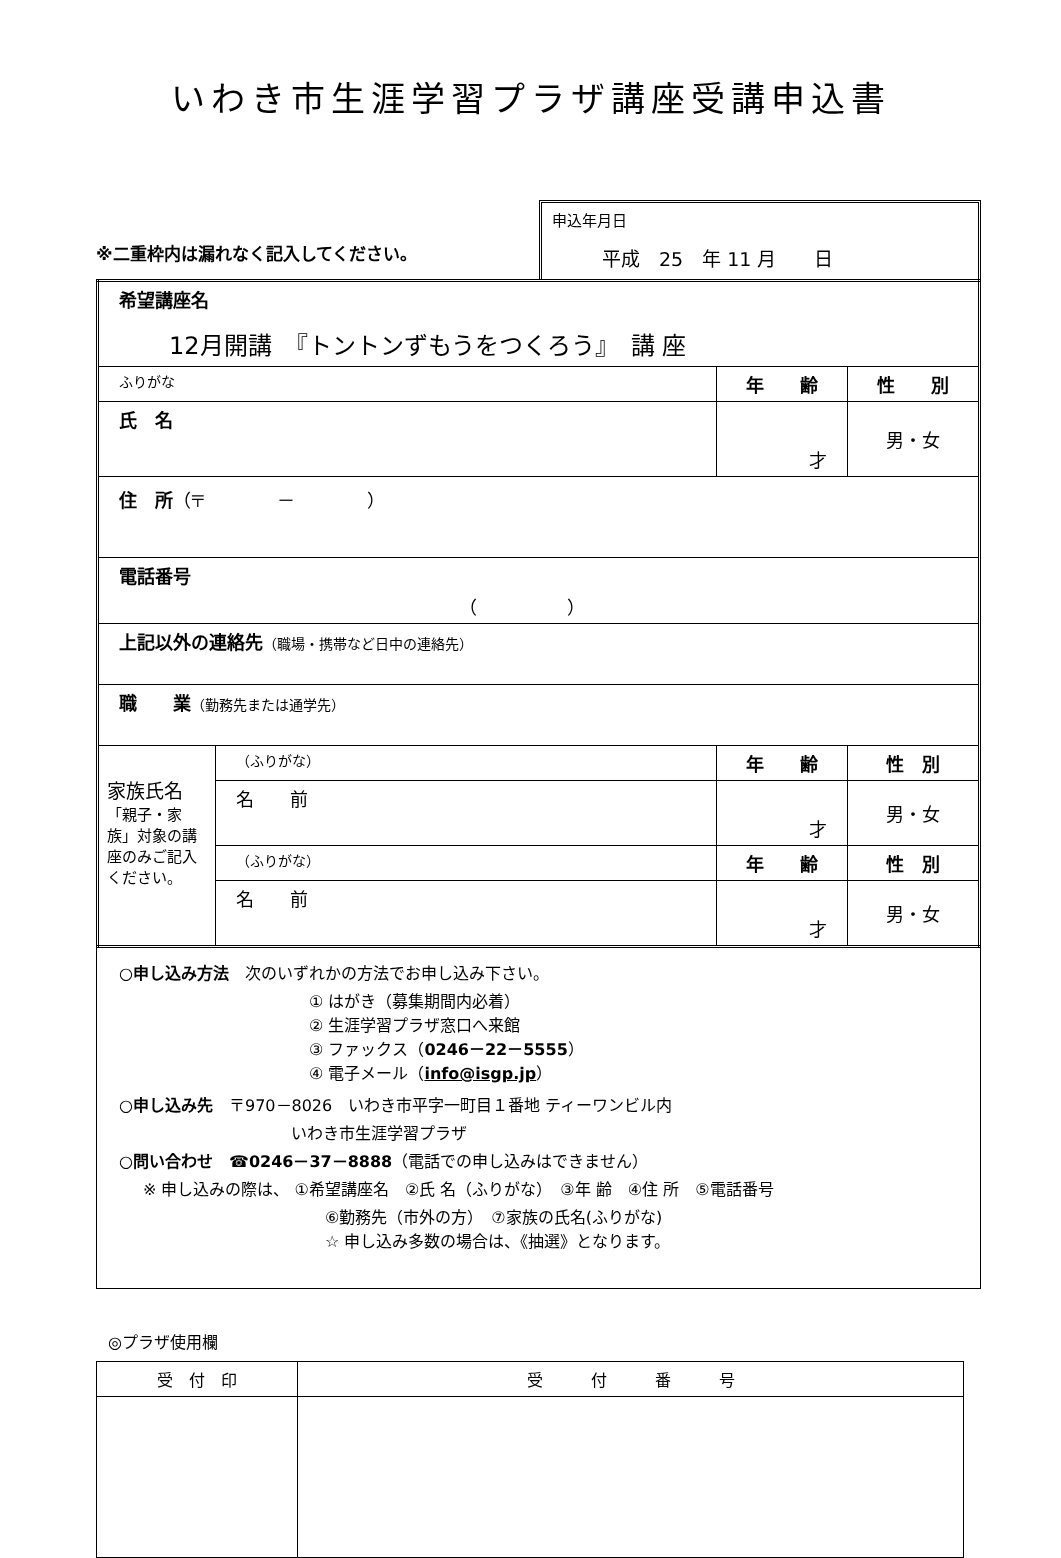いわき市生涯学習プラザ講座受講申込書
※二重枠内は漏れなく記入してください。
申込年月日
平成　25　年 11 月　　日
| 希望講座名 12月開講 『トントンずもうをつくろう』 講 座 | | | |
| ふりがな | | 年 齢 | 性 別 |
| 氏 名 | | 才 | 男・女 |
| 住 所 （〒 － ） | | | |
| 電話番号 （ ） | | | |
| 上記以外の連絡先 （職場・携帯など日中の連絡先） | | | |
| 職 業 （勤務先または通学先） | | | |
| 家族氏名 「親子・家族」対象の講座のみご記入ください。 | （ふりがな） | 年 齢 | 性 別 |
| | 名 前 | 才 | 男・女 |
| | （ふりがな） | 年 齢 | 性 別 |
| | 名 前 | 才 | 男・女 |
○申し込み方法　次のいずれかの方法でお申し込み下さい。
① はがき（募集期間内必着）
② 生涯学習プラザ窓口へ来館
③ ファックス（0246－22－5555）
④ 電子メール（info@isgp.jp）
○申し込み先　〒970－8026　いわき市平字一町目１番地 ティーワンビル内
いわき市生涯学習プラザ
○問い合わせ　☎0246－37－8888（電話での申し込みはできません）
※ 申し込みの際は、 ①希望講座名　②氏 名（ふりがな）　③年 齢　④住 所　⑤電話番号
⑥勤務先（市外の方）　⑦家族の氏名(ふりがな)
☆ 申し込み多数の場合は、《抽選》となります。
◎プラザ使用欄
| 受 付 印 | 受 付 番 号 |